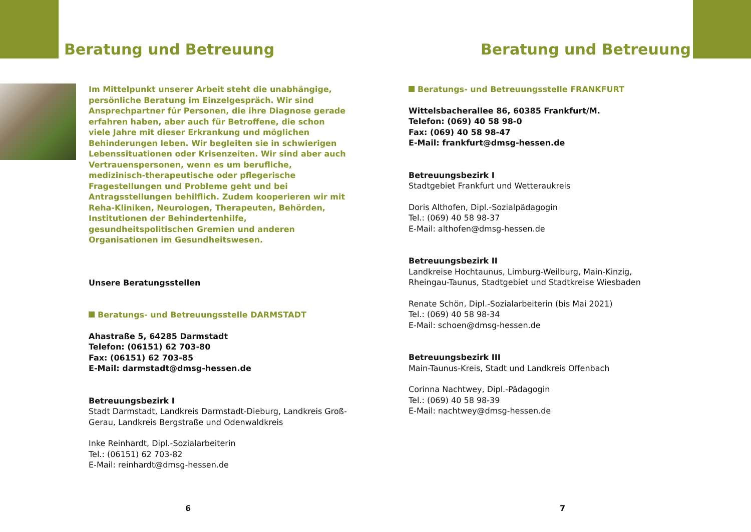Beratung und Betreuung
Im Mittelpunkt unserer Arbeit steht die unabhängige, persönliche Beratung im Einzelgespräch. Wir sind Ansprechpartner für Personen, die ihre Diagnose gerade erfahren haben, aber auch für Betroffene, die schon viele Jahre mit dieser Erkrankung und möglichen Behinderungen leben. Wir begleiten sie in schwierigen Lebenssituationen oder Krisenzeiten. Wir sind aber auch Vertrauenspersonen, wenn es um berufliche, medizinisch-therapeutische oder pflegerische Fragestellungen und Probleme geht und bei Antragsstellungen behilflich. Zudem kooperieren wir mit Reha-Kliniken, Neurologen, Therapeuten, Behörden, Institutionen der Behindertenhilfe, gesundheitspolitischen Gremien und anderen Organisationen im Gesundheitswesen.
Unsere Beratungsstellen
Beratungs- und Betreuungsstelle DARMSTADT
Ahastraße 5, 64285 Darmstadt
Telefon: (06151) 62 703-80
Fax: (06151) 62 703-85
E-Mail: darmstadt@dmsg-hessen.de
Betreuungsbezirk I
Stadt Darmstadt, Landkreis Darmstadt-Dieburg, Landkreis Groß-Gerau, Landkreis Bergstraße und Odenwaldkreis
Inke Reinhardt, Dipl.-Sozialarbeiterin
Tel.: (06151) 62 703-82
E-Mail: reinhardt@dmsg-hessen.de
6
Beratung und Betreuung
Beratungs- und Betreuungsstelle FRANKFURT
Wittelsbacherallee 86, 60385 Frankfurt/M.
Telefon: (069) 40 58 98-0
Fax: (069) 40 58 98-47
E-Mail: frankfurt@dmsg-hessen.de
Betreuungsbezirk I
Stadtgebiet Frankfurt und Wetteraukreis
Doris Althofen, Dipl.-Sozialpädagogin
Tel.: (069) 40 58 98-37
E-Mail: althofen@dmsg-hessen.de
Betreuungsbezirk II
Landkreise Hochtaunus, Limburg-Weilburg, Main-Kinzig, Rheingau-Taunus, Stadtgebiet und Stadtkreise Wiesbaden
Renate Schön, Dipl.-Sozialarbeiterin (bis Mai 2021)
Tel.: (069) 40 58 98-34
E-Mail: schoen@dmsg-hessen.de
Betreuungsbezirk III
Main-Taunus-Kreis, Stadt und Landkreis Offenbach
Corinna Nachtwey, Dipl.-Pädagogin
Tel.: (069) 40 58 98-39
E-Mail: nachtwey@dmsg-hessen.de
7